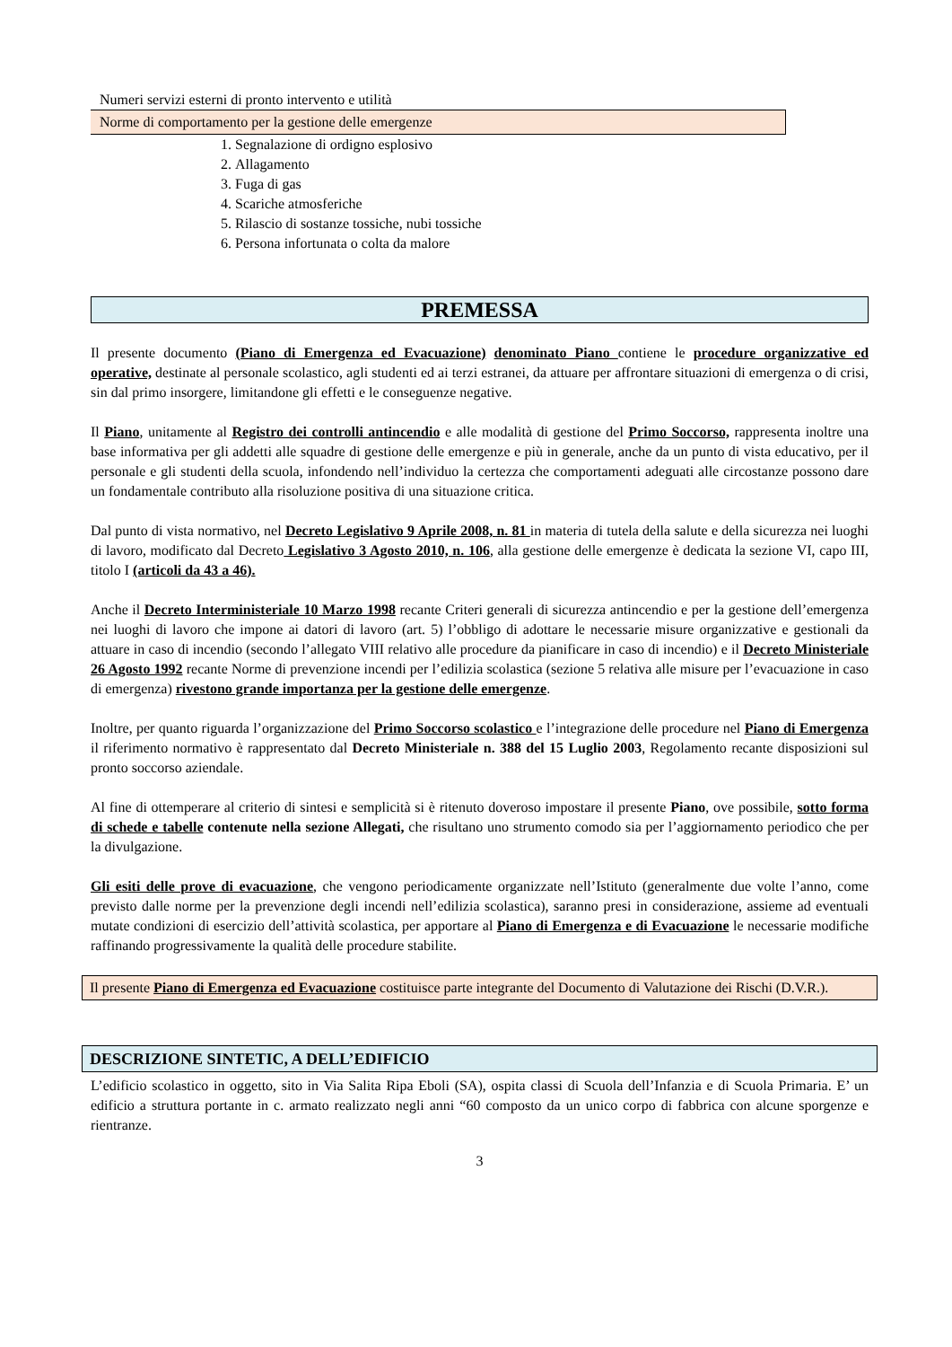Numeri servizi esterni di pronto intervento e utilità
Norme di comportamento per la gestione delle emergenze
1. Segnalazione di ordigno esplosivo
2. Allagamento
3. Fuga di gas
4. Scariche atmosferiche
5. Rilascio di sostanze tossiche, nubi tossiche
6. Persona infortunata o colta da malore
PREMESSA
Il presente documento (Piano di Emergenza ed Evacuazione) denominato Piano contiene le procedure organizzative ed operative, destinate al personale scolastico, agli studenti ed ai terzi estranei, da attuare per affrontare situazioni di emergenza o di crisi, sin dal primo insorgere, limitandone gli effetti e le conseguenze negative.
Il Piano, unitamente al Registro dei controlli antincendio e alle modalità di gestione del Primo Soccorso, rappresenta inoltre una base informativa per gli addetti alle squadre di gestione delle emergenze e più in generale, anche da un punto di vista educativo, per il personale e gli studenti della scuola, infondendo nell’individuo la certezza che comportamenti adeguati alle circostanze possono dare un fondamentale contributo alla risoluzione positiva di una situazione critica.
Dal punto di vista normativo, nel Decreto Legislativo 9 Aprile 2008, n. 81 in materia di tutela della salute e della sicurezza nei luoghi di lavoro, modificato dal Decreto Legislativo 3 Agosto 2010, n. 106, alla gestione delle emergenze è dedicata la sezione VI, capo III, titolo I (articoli da 43 a 46).
Anche il Decreto Interministeriale 10 Marzo 1998 recante Criteri generali di sicurezza antincendio e per la gestione dell’emergenza nei luoghi di lavoro che impone ai datori di lavoro (art. 5) l’obbligo di adottare le necessarie misure organizzative e gestionali da attuare in caso di incendio (secondo l’allegato VIII relativo alle procedure da pianificare in caso di incendio) e il Decreto Ministeriale 26 Agosto 1992 recante Norme di prevenzione incendi per l’edilizia scolastica (sezione 5 relativa alle misure per l’evacuazione in caso di emergenza) rivestono grande importanza per la gestione delle emergenze.
Inoltre, per quanto riguarda l’organizzazione del Primo Soccorso scolastico e l’integrazione delle procedure nel Piano di Emergenza il riferimento normativo è rappresentato dal Decreto Ministeriale n. 388 del 15 Luglio 2003, Regolamento recante disposizioni sul pronto soccorso aziendale.
Al fine di ottemperare al criterio di sintesi e semplicità si è ritenuto doveroso impostare il presente Piano, ove possibile, sotto forma di schede e tabelle contenute nella sezione Allegati, che risultano uno strumento comodo sia per l’aggiornamento periodico che per la divulgazione.
Gli esiti delle prove di evacuazione, che vengono periodicamente organizzate nell’Istituto (generalmente due volte l’anno, come previsto dalle norme per la prevenzione degli incendi nell’edilizia scolastica), saranno presi in considerazione, assieme ad eventuali mutate condizioni di esercizio dell’attività scolastica, per apportare al Piano di Emergenza e di Evacuazione le necessarie modifiche raffinando progressivamente la qualità delle procedure stabilite.
Il presente Piano di Emergenza ed Evacuazione costituisce parte integrante del Documento di Valutazione dei Rischi (D.V.R.).
DESCRIZIONE SINTETIC, A DELL’EDIFICIO
L’edificio scolastico in oggetto, sito in Via Salita Ripa Eboli (SA), ospita classi di Scuola dell’Infanzia e di Scuola Primaria. E’ un edificio a struttura portante in c. armato realizzato negli anni “60 composto da un unico corpo di fabbrica con alcune sporgenze e rientranze.
3